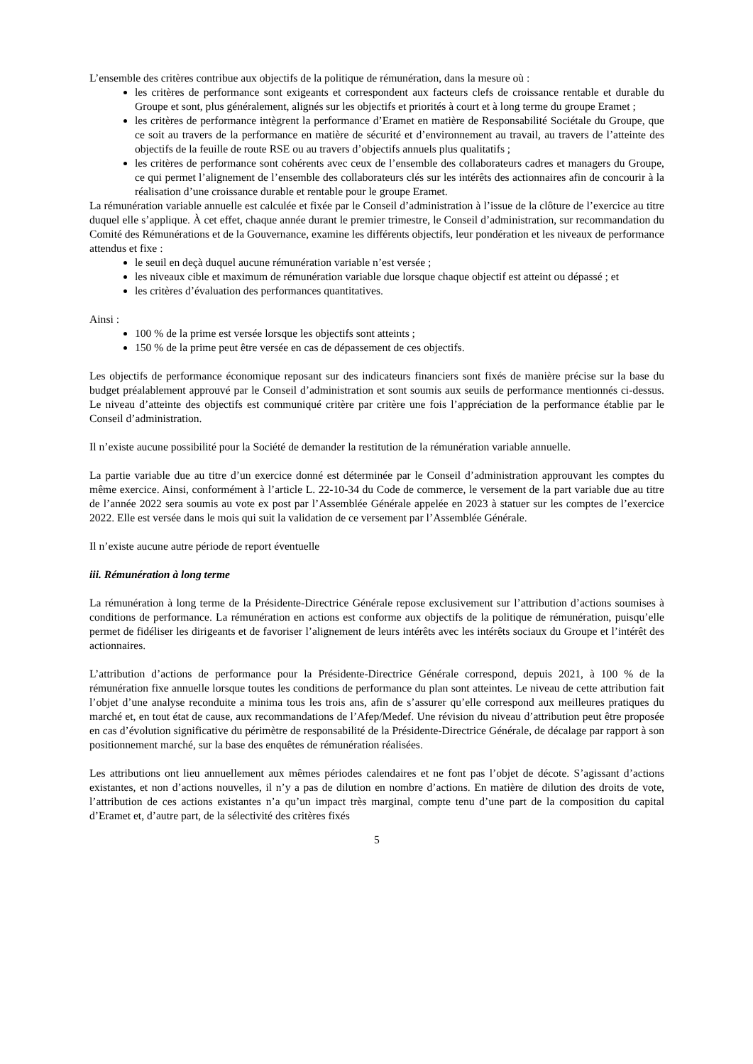L’ensemble des critères contribue aux objectifs de la politique de rémunération, dans la mesure où :
les critères de performance sont exigeants et correspondent aux facteurs clefs de croissance rentable et durable du Groupe et sont, plus généralement, alignés sur les objectifs et priorités à court et à long terme du groupe Eramet ;
les critères de performance intègrent la performance d’Eramet en matière de Responsabilité Sociétale du Groupe, que ce soit au travers de la performance en matière de sécurité et d’environnement au travail, au travers de l’atteinte des objectifs de la feuille de route RSE ou au travers d’objectifs annuels plus qualitatifs ;
les critères de performance sont cohérents avec ceux de l’ensemble des collaborateurs cadres et managers du Groupe, ce qui permet l’alignement de l’ensemble des collaborateurs clés sur les intérêts des actionnaires afin de concourir à la réalisation d’une croissance durable et rentable pour le groupe Eramet.
La rémunération variable annuelle est calculée et fixée par le Conseil d’administration à l’issue de la clôture de l’exercice au titre duquel elle s’applique. À cet effet, chaque année durant le premier trimestre, le Conseil d’administration, sur recommandation du Comité des Rémunérations et de la Gouvernance, examine les différents objectifs, leur pondération et les niveaux de performance attendus et fixe :
le seuil en deçà duquel aucune rémunération variable n’est versée ;
les niveaux cible et maximum de rémunération variable due lorsque chaque objectif est atteint ou dépassé ; et
les critères d’évaluation des performances quantitatives.
Ainsi :
100 % de la prime est versée lorsque les objectifs sont atteints ;
150 % de la prime peut être versée en cas de dépassement de ces objectifs.
Les objectifs de performance économique reposant sur des indicateurs financiers sont fixés de manière précise sur la base du budget préalablement approuvé par le Conseil d’administration et sont soumis aux seuils de performance mentionnés ci-dessus. Le niveau d’atteinte des objectifs est communiqué critère par critère une fois l’appréciation de la performance établie par le Conseil d’administration.
Il n’existe aucune possibilité pour la Société de demander la restitution de la rémunération variable annuelle.
La partie variable due au titre d’un exercice donné est déterminée par le Conseil d’administration approuvant les comptes du même exercice. Ainsi, conformément à l’article L. 22-10-34 du Code de commerce, le versement de la part variable due au titre de l’année 2022 sera soumis au vote ex post par l’Assemblée Générale appelée en 2023 à statuer sur les comptes de l’exercice 2022. Elle est versée dans le mois qui suit la validation de ce versement par l’Assemblée Générale.
Il n’existe aucune autre période de report éventuelle
iii. Rémunération à long terme
La rémunération à long terme de la Présidente-Directrice Générale repose exclusivement sur l’attribution d’actions soumises à conditions de performance. La rémunération en actions est conforme aux objectifs de la politique de rémunération, puisqu’elle permet de fidéliser les dirigeants et de favoriser l’alignement de leurs intérêts avec les intérêts sociaux du Groupe et l’intérêt des actionnaires.
L’attribution d’actions de performance pour la Présidente-Directrice Générale correspond, depuis 2021, à 100 % de la rémunération fixe annuelle lorsque toutes les conditions de performance du plan sont atteintes. Le niveau de cette attribution fait l’objet d’une analyse reconduite a minima tous les trois ans, afin de s’assurer qu’elle correspond aux meilleures pratiques du marché et, en tout état de cause, aux recommandations de l’Afep/Medef. Une révision du niveau d’attribution peut être proposée en cas d’évolution significative du périmètre de responsabilité de la Présidente-Directrice Générale, de décalage par rapport à son positionnement marché, sur la base des enquêtes de rémunération réalisées.
Les attributions ont lieu annuellement aux mêmes périodes calendaires et ne font pas l’objet de décote. S’agissant d’actions existantes, et non d’actions nouvelles, il n’y a pas de dilution en nombre d’actions. En matière de dilution des droits de vote, l’attribution de ces actions existantes n’a qu’un impact très marginal, compte tenu d’une part de la composition du capital d’Eramet et, d’autre part, de la sélectivité des critères fixés
5